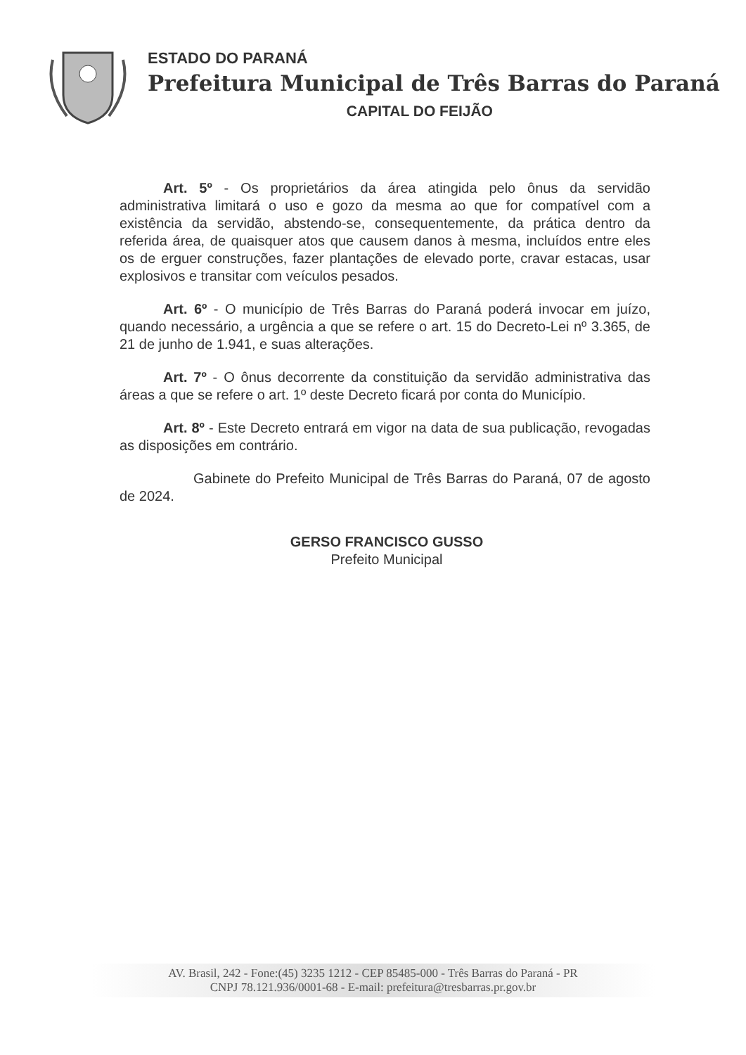ESTADO DO PARANÁ
Prefeitura Municipal de Três Barras do Paraná
CAPITAL DO FEIJÃO
Art. 5º - Os proprietários da área atingida pelo ônus da servidão administrativa limitará o uso e gozo da mesma ao que for compatível com a existência da servidão, abstendo-se, consequentemente, da prática dentro da referida área, de quaisquer atos que causem danos à mesma, incluídos entre eles os de erguer construções, fazer plantações de elevado porte, cravar estacas, usar explosivos e transitar com veículos pesados.
Art. 6º - O município de Três Barras do Paraná poderá invocar em juízo, quando necessário, a urgência a que se refere o art. 15 do Decreto-Lei nº 3.365, de 21 de junho de 1.941, e suas alterações.
Art. 7º - O ônus decorrente da constituição da servidão administrativa das áreas a que se refere o art. 1º deste Decreto ficará por conta do Município.
Art. 8º - Este Decreto entrará em vigor na data de sua publicação, revogadas as disposições em contrário.
Gabinete do Prefeito Municipal de Três Barras do Paraná, 07 de agosto de 2024.
GERSO FRANCISCO GUSSO
Prefeito Municipal
AV. Brasil, 242 - Fone:(45) 3235 1212 - CEP 85485-000 - Três Barras do Paraná - PR
CNPJ 78.121.936/0001-68 - E-mail: prefeitura@tresbarras.pr.gov.br